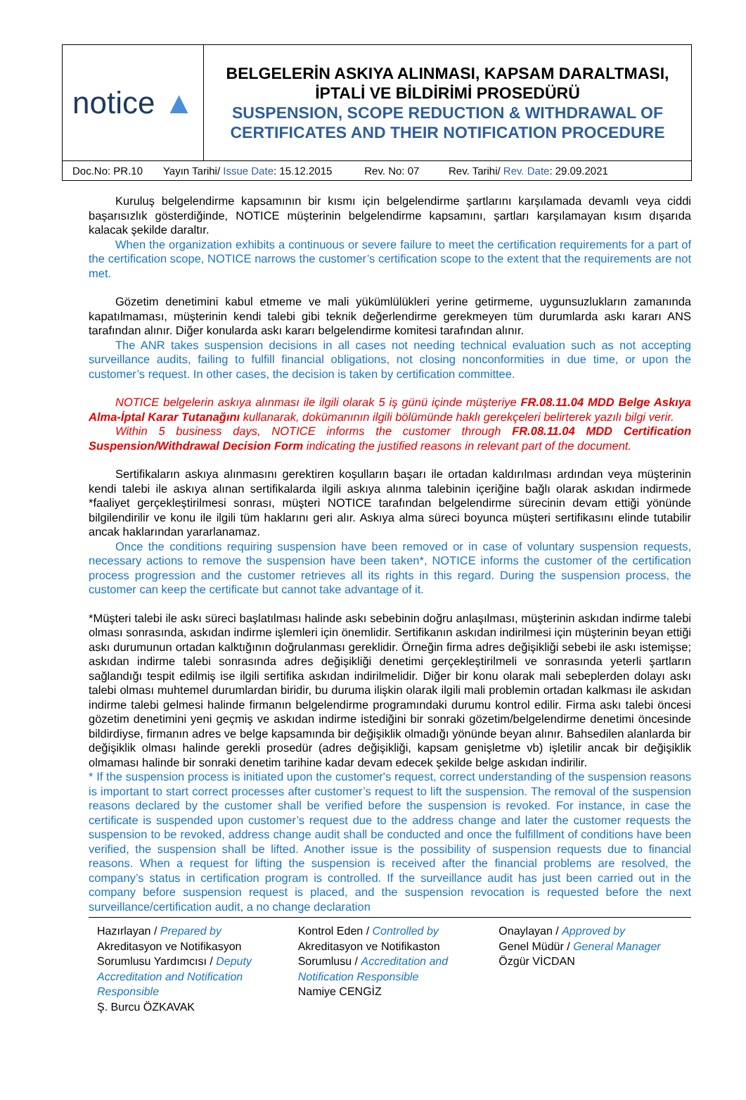| notice ▲ | BELGELERİN ASKIYA ALINMASI, KAPSAM DARALTMASI, İPTALİ VE BİLDİRİMİ PROSEDÜRÜ SUSPENSION, SCOPE REDUCTION & WITHDRAWAL OF CERTIFICATES AND THEIR NOTIFICATION PROCEDURE |
| Doc.No: PR.10 Yayın Tarihi/ Issue Date : 15.12.2015 Rev. No: 07 Rev. Tarihi/ Rev. Date : 29.09.2021 | |
Kuruluş belgelendirme kapsamının bir kısmı için belgelendirme şartlarını karşılamada devamlı veya ciddi başarısızlık gösterdiğinde, NOTICE müşterinin belgelendirme kapsamını, şartları karşılamayan kısım dışarıda kalacak şekilde daraltır.
When the organization exhibits a continuous or severe failure to meet the certification requirements for a part of the certification scope, NOTICE narrows the customer’s certification scope to the extent that the requirements are not met.
Gözetim denetimini kabul etmeme ve mali yükümlülükleri yerine getirmeme, uygunsuzlukların zamanında kapatılmaması, müşterinin kendi talebi gibi teknik değerlendirme gerekmeyen tüm durumlarda askı kararı ANS tarafından alınır. Diğer konularda askı kararı belgelendirme komitesi tarafından alınır.
The ANR takes suspension decisions in all cases not needing technical evaluation such as not accepting surveillance audits, failing to fulfill financial obligations, not closing nonconformities in due time, or upon the customer’s request. In other cases, the decision is taken by certification committee.
NOTICE belgelerin askıya alınması ile ilgili olarak 5 iş günü içinde müşteriye FR.08.11.04 MDD Belge Askıya Alma-İptal Karar Tutanağını kullanarak, dokümanının ilgili bölümünde haklı gerekçeleri belirterek yazılı bilgi verir.
Within 5 business days, NOTICE informs the customer through FR.08.11.04 MDD Certification Suspension/Withdrawal Decision Form indicating the justified reasons in relevant part of the document.
Sertifikaların askıya alınmasını gerektiren koşulların başarı ile ortadan kaldırılması ardından veya müşterinin kendi talebi ile askıya alınan sertifikalarda ilgili askıya alınma talebinin içeriğine bağlı olarak askıdan indirmede *faaliyet gerçekleştirilmesi sonrası, müşteri NOTICE tarafından belgelendirme sürecinin devam ettiği yönünde bilgilendirilir ve konu ile ilgili tüm haklarını geri alır. Askıya alma süreci boyunca müşteri sertifikasını elinde tutabilir ancak haklarından yararlanamaz.
Once the conditions requiring suspension have been removed or in case of voluntary suspension requests, necessary actions to remove the suspension have been taken*, NOTICE informs the customer of the certification process progression and the customer retrieves all its rights in this regard. During the suspension process, the customer can keep the certificate but cannot take advantage of it.
*Müşteri talebi ile askı süreci başlatılması halinde askı sebebinin doğru anlaşılması, müşterinin askıdan indirme talebi olması sonrasında, askıdan indirme işlemleri için önemlidir. Sertifikanın askıdan indirilmesi için müşterinin beyan ettiği askı durumunun ortadan kalktığının doğrulanması gereklidir. Örneğin firma adres değişikliği sebebi ile askı istemişse; askıdan indirme talebi sonrasında adres değişikliği denetimi gerçekleştirilmeli ve sonrasında yeterli şartların sağlandığı tespit edilmiş ise ilgili sertifika askıdan indirilmelidir. Diğer bir konu olarak mali sebeplerden dolayı askı talebi olması muhtemel durumlardan biridir, bu duruma ilişkin olarak ilgili mali problemin ortadan kalkması ile askıdan indirme talebi gelmesi halinde firmanın belgelendirme programındaki durumu kontrol edilir. Firma askı talebi öncesi gözetim denetimini yeni geçmiş ve askıdan indirme istediğini bir sonraki gözetim/belgelendirme denetimi öncesinde bildirdiyse, firmanın adres ve belge kapsamında bir değişiklik olmadığı yönünde beyan alınır. Bahsedilen alanlarda bir değişiklik olması halinde gerekli prosedür (adres değişikliği, kapsam genişletme vb) işletilir ancak bir değişiklik olmaması halinde bir sonraki denetim tarihine kadar devam edecek şekilde belge askıdan indirilir.
* If the suspension process is initiated upon the customer's request, correct understanding of the suspension reasons is important to start correct processes after customer’s request to lift the suspension. The removal of the suspension reasons declared by the customer shall be verified before the suspension is revoked. For instance, in case the certificate is suspended upon customer’s request due to the address change and later the customer requests the suspension to be revoked, address change audit shall be conducted and once the fulfillment of conditions have been verified, the suspension shall be lifted. Another issue is the possibility of suspension requests due to financial reasons. When a request for lifting the suspension is received after the financial problems are resolved, the company’s status in certification program is controlled. If the surveillance audit has just been carried out in the company before suspension request is placed, and the suspension revocation is requested before the next surveillance/certification audit, a no change declaration
Hazırlayan / Prepared by
Akreditasyon ve Notifikasyon Sorumlusu Yardımcısı / Deputy Accreditation and Notification Responsible
Ş. Burcu ÖZKAVAK
Kontrol Eden / Controlled by
Akreditasyon ve Notifikaston Sorumlusu / Accreditation and Notification Responsible
Namiye CENGİZ
Onaylayan / Approved by
Genel Müdür / General Manager
Özgür VİCDAN